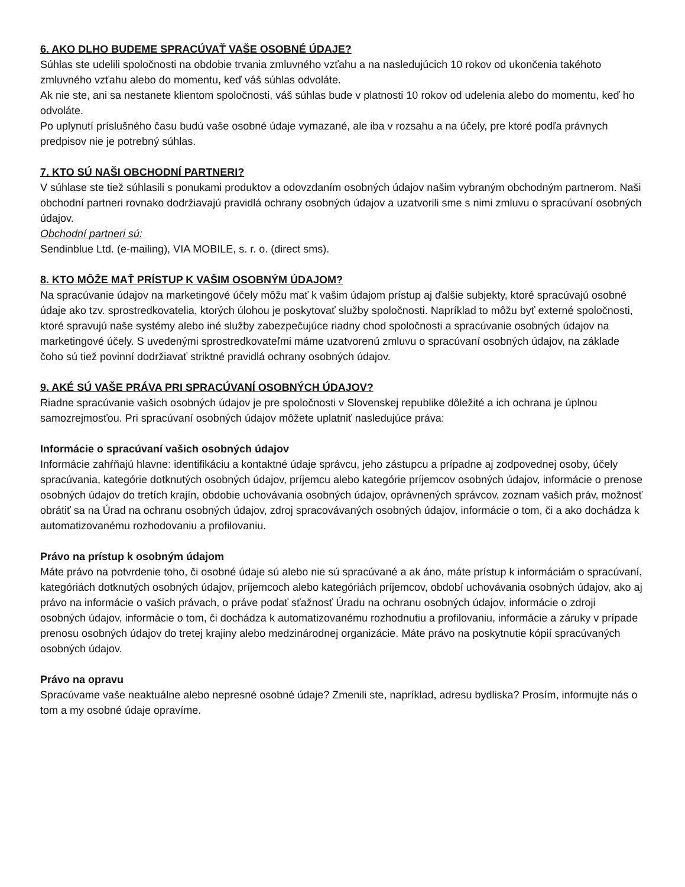6. AKO DLHO BUDEME SPRACÚVAŤ VAŠE OSOBNÉ ÚDAJE?
Súhlas ste udelili spoločnosti na obdobie trvania zmluvného vzťahu a na nasledujúcich 10 rokov od ukončenia takéhoto zmluvného vzťahu alebo do momentu, keď váš súhlas odvoláte.
Ak nie ste, ani sa nestanete klientom spoločnosti, váš súhlas bude v platnosti 10 rokov od udelenia alebo do momentu, keď ho odvoláte.
Po uplynutí príslušného času budú vaše osobné údaje vymazané, ale iba v rozsahu a na účely, pre ktoré podľa právnych predpisov nie je potrebný súhlas.
7. KTO SÚ NAŠI OBCHODNÍ PARTNERI?
V súhlase ste tiež súhlasili s ponukami produktov a odovzdaním osobných údajov našim vybraným obchodným partnerom. Naši obchodní partneri rovnako dodržiavajú pravidlá ochrany osobných údajov a uzatvorili sme s nimi zmluvu o spracúvaní osobných údajov.
Obchodní partneri sú:
Sendinblue Ltd. (e-mailing), VIA MOBILE, s. r. o. (direct sms).
8. KTO MÔŽE MAŤ PRÍSTUP K VAŠIM OSOBNÝM ÚDAJOM?
Na spracúvanie údajov na marketingové účely môžu mať k vašim údajom prístup aj ďalšie subjekty, ktoré spracúvajú osobné údaje ako tzv. sprostredkovatelia, ktorých úlohou je poskytovať služby spoločnosti. Napríklad to môžu byť externé spoločnosti, ktoré spravujú naše systémy alebo iné služby zabezpečujúce riadny chod spoločnosti a spracúvanie osobných údajov na marketingové účely. S uvedenými sprostredkovateľmi máme uzatvorenú zmluvu o spracúvaní osobných údajov, na základe čoho sú tiež povinní dodržiavať striktné pravidlá ochrany osobných údajov.
9. AKÉ SÚ VAŠE PRÁVA PRI SPRACÚVANÍ OSOBNÝCH ÚDAJOV?
Riadne spracúvanie vašich osobných údajov je pre spoločnosti v Slovenskej republike dôležité a ich ochrana je úplnou samozrejmosťou. Pri spracúvaní osobných údajov môžete uplatniť nasledujúce práva:
Informácie o spracúvaní vašich osobných údajov
Informácie zahŕňajú hlavne: identifikáciu a kontaktné údaje správcu, jeho zástupcu a prípadne aj zodpovednej osoby, účely spracúvania, kategórie dotknutých osobných údajov, príjemcu alebo kategórie príjemcov osobných údajov, informácie o prenose osobných údajov do tretích krajín, obdobie uchovávania osobných údajov, oprávnených správcov, zoznam vašich práv, možnosť obrátiť sa na Úrad na ochranu osobných údajov, zdroj spracovávaných osobných údajov, informácie o tom, či a ako dochádza k automatizovanému rozhodovaniu a profilovaniu.
Právo na prístup k osobným údajom
Máte právo na potvrdenie toho, či osobné údaje sú alebo nie sú spracúvané a ak áno, máte prístup k informáciám o spracúvaní, kategóriách dotknutých osobných údajov, príjemcoch alebo kategóriách príjemcov, období uchovávania osobných údajov, ako aj právo na informácie o vašich právach, o práve podať sťažnosť Úradu na ochranu osobných údajov, informácie o zdroji osobných údajov, informácie o tom, či dochádza k automatizovanému rozhodnutiu a profilovaniu, informácie a záruky v prípade prenosu osobných údajov do tretej krajiny alebo medzinárodnej organizácie. Máte právo na poskytnutie kópií spracúvaných osobných údajov.
Právo na opravu
Spracúvame vaše neaktuálne alebo nepresné osobné údaje? Zmenili ste, napríklad, adresu bydliska? Prosím, informujte nás o tom a my osobné údaje opravíme.